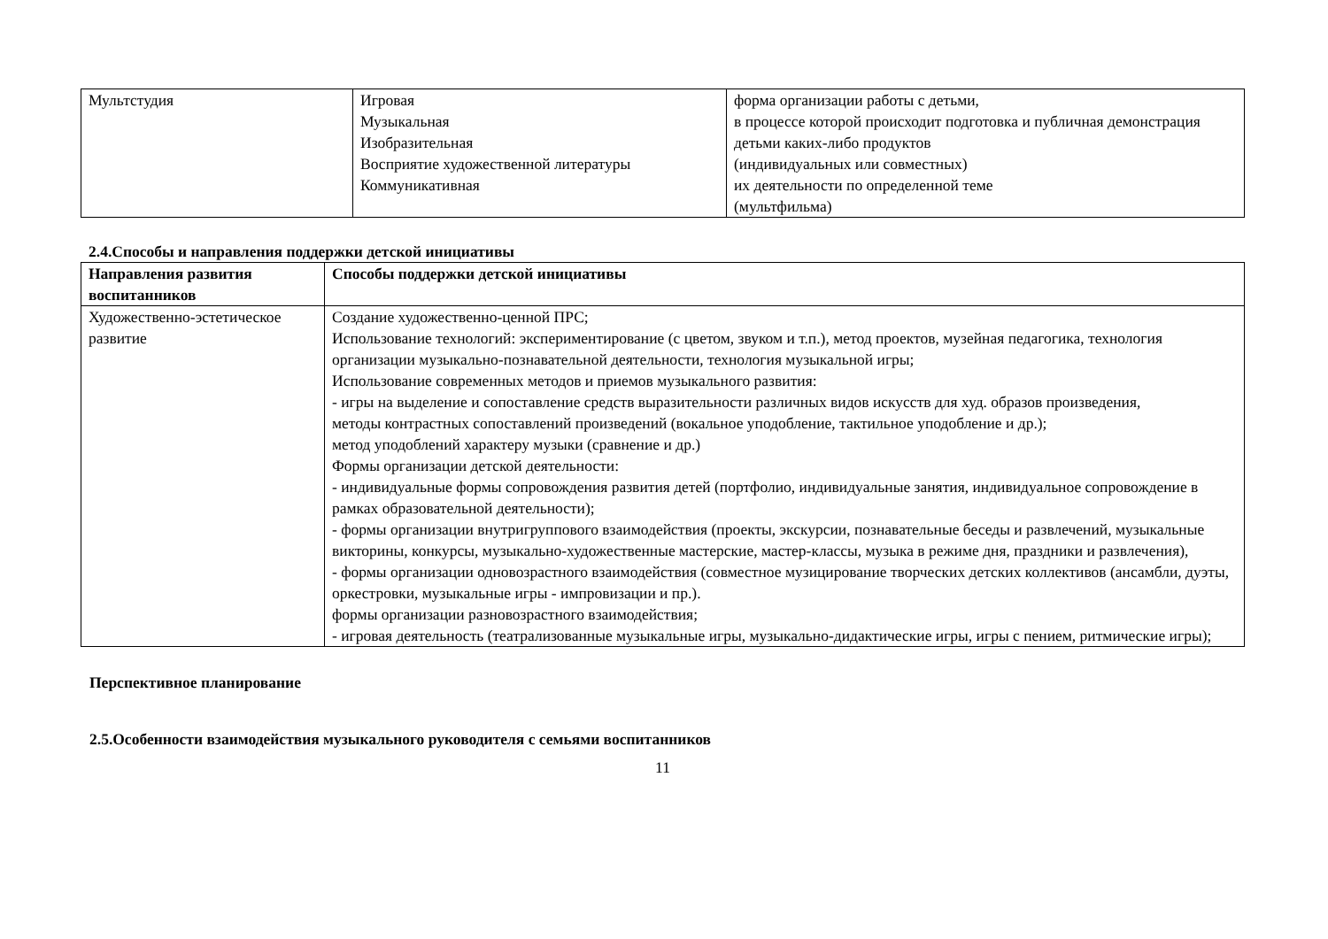| Мультстудия | Игровая Музыкальная Изобразительная Восприятие художественной литературы Коммуникативная | форма организации работы с детьми, в процессе которой происходит подготовка и публичная демонстрация детьми каких-либо продуктов (индивидуальных или совместных) их деятельности по определенной теме (мультфильма) |
2.4.Способы и направления поддержки детской инициативы
| Направления развития воспитанников | Способы поддержки детской инициативы |
| --- | --- |
| Художественно-эстетическое развитие | Создание художественно-ценной ПРС; Использование технологий: экспериментирование (с цветом, звуком и т.п.), метод проектов, музейная педагогика, технология организации музыкально-познавательной деятельности, технология музыкальной игры; Использование современных методов и приемов музыкального развития: - игры на выделение и сопоставление средств выразительности различных видов искусств для худ. образов произведения, методы контрастных сопоставлений произведений (вокальное уподобление, тактильное уподобление и др.); метод уподоблений характеру музыки (сравнение и др.) Формы организации детской деятельности: - индивидуальные формы сопровождения развития детей (портфолио, индивидуальные занятия, индивидуальное сопровождение в рамках образовательной деятельности); - формы организации внутригруппового взаимодействия (проекты, экскурсии, познавательные беседы и развлечений, музыкальные викторины, конкурсы, музыкально-художественные мастерские, мастер-классы, музыка в режиме дня, праздники и развлечения), - формы организации одновозрастного взаимодействия (совместное музицирование творческих детских коллективов (ансамбли, дуэты, оркестровки, музыкальные игры - импровизации и пр.). формы организации разновозрастного взаимодействия; - игровая деятельность (театрализованные музыкальные игры, музыкально-дидактические игры, игры с пением, ритмические игры); |
Перспективное планирование
2.5.Особенности взаимодействия музыкального руководителя с семьями воспитанников
11